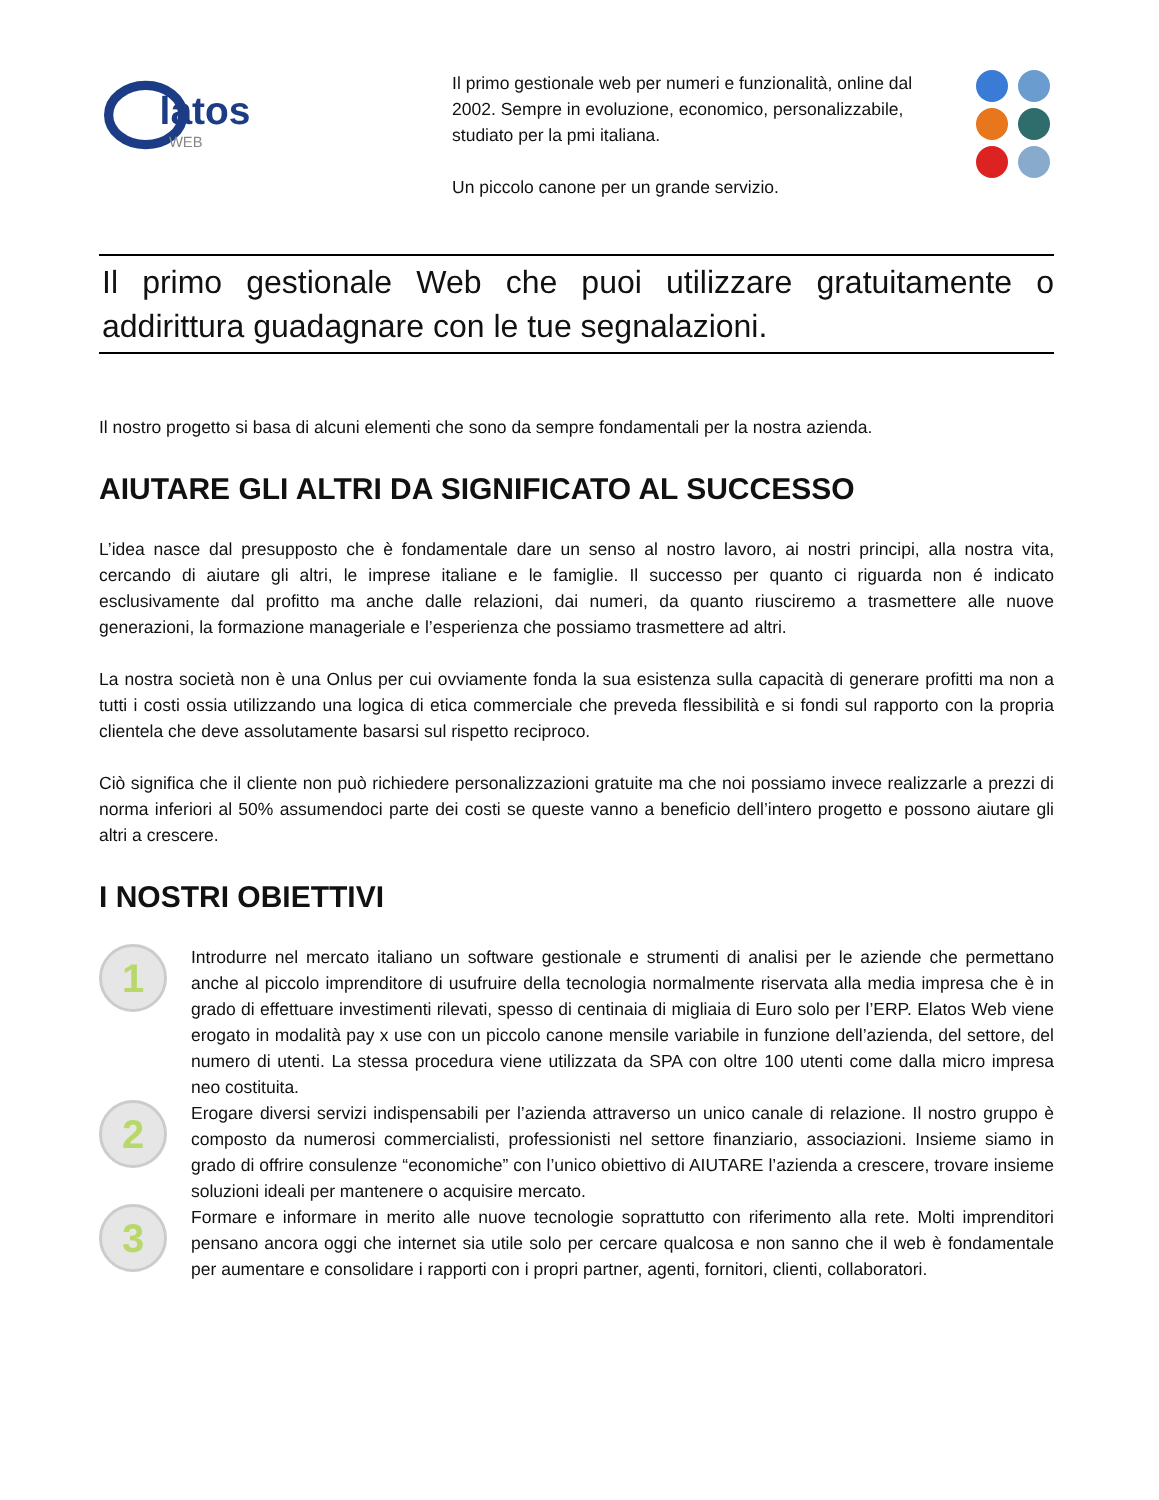latos
WEB
Il primo gestionale web per numeri e funzionalità, online dal 2002. Sempre in evoluzione, economico, personalizzabile, studiato per la pmi italiana.
Un piccolo canone per un grande servizio.
Il primo gestionale Web che puoi utilizzare gratuitamente o addirittura guadagnare con le tue segnalazioni.
Il nostro progetto si basa di alcuni elementi che sono da sempre fondamentali per la nostra azienda.
AIUTARE GLI ALTRI DA SIGNIFICATO AL SUCCESSO
L’idea nasce dal presupposto che è fondamentale dare un senso al nostro lavoro, ai nostri principi, alla nostra vita, cercando di aiutare gli altri, le imprese italiane e le famiglie. Il successo per quanto ci riguarda non é indicato esclusivamente dal profitto ma anche dalle relazioni, dai numeri, da quanto riusciremo a trasmettere alle nuove generazioni, la formazione manageriale e l’esperienza che possiamo trasmettere ad altri.
La nostra società non è una Onlus per cui ovviamente fonda la sua esistenza sulla capacità di generare profitti ma non a tutti i costi ossia utilizzando una logica di etica commerciale che preveda flessibilità e si fondi sul rapporto con la propria clientela che deve assolutamente basarsi sul rispetto reciproco.
Ciò significa che il cliente non può richiedere personalizzazioni gratuite ma che noi possiamo invece realizzarle a prezzi di norma inferiori al 50% assumendoci parte dei costi se queste vanno a beneficio dell’intero progetto e possono aiutare gli altri a crescere.
I NOSTRI OBIETTIVI
1
Introdurre nel mercato italiano un software gestionale e strumenti di analisi per le aziende che permettano anche al piccolo imprenditore di usufruire della tecnologia normalmente riservata alla media impresa che è in grado di effettuare investimenti rilevati, spesso di centinaia di migliaia di Euro solo per l’ERP. Elatos Web viene erogato in modalità pay x use con un piccolo canone mensile variabile in funzione dell’azienda, del settore, del numero di utenti. La stessa procedura viene utilizzata da SPA con oltre 100 utenti come dalla micro impresa neo costituita.
2
Erogare diversi servizi indispensabili per l’azienda attraverso un unico canale di relazione. Il nostro gruppo è composto da numerosi commercialisti, professionisti nel settore finanziario, associazioni. Insieme siamo in grado di offrire consulenze “economiche” con l’unico obiettivo di AIUTARE l’azienda a crescere, trovare insieme soluzioni ideali per mantenere o acquisire mercato.
3
Formare e informare in merito alle nuove tecnologie soprattutto con riferimento alla rete. Molti imprenditori pensano ancora oggi che internet sia utile solo per cercare qualcosa e non sanno che il web è fondamentale per aumentare e consolidare i rapporti con i propri partner, agenti, fornitori, clienti, collaboratori.